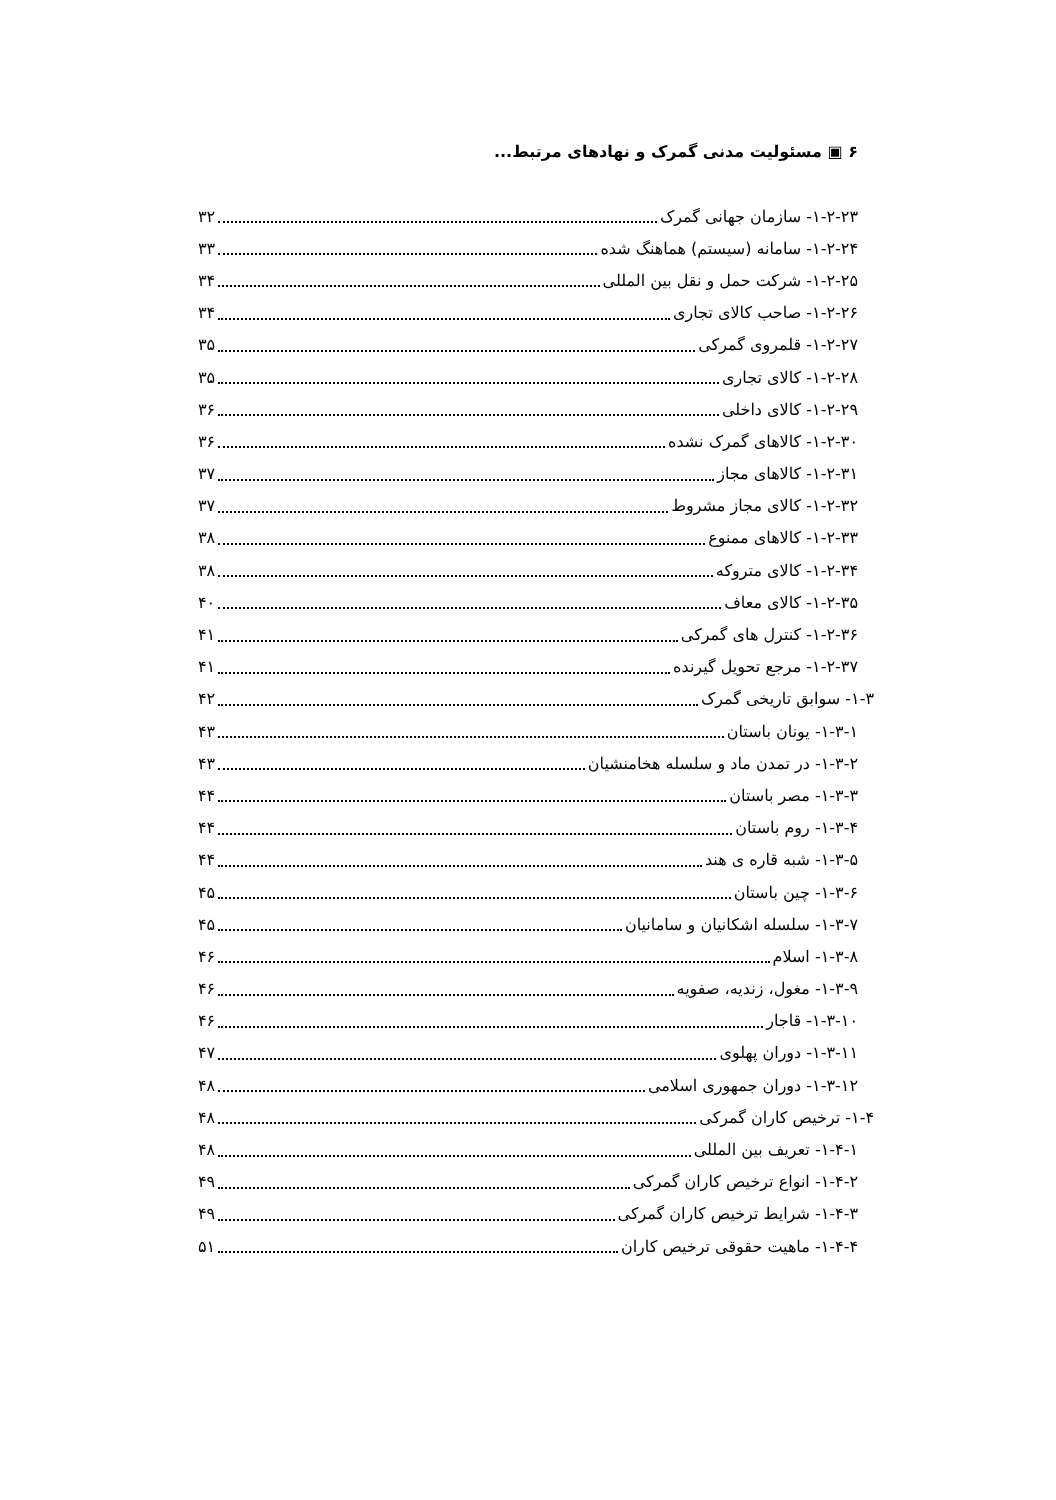۶ ▣ مسئولیت مدنی گمرک و نهادهای مرتبط...
۱-۲-۲۳- سازمان جهانی گمرک ۳۲
۱-۲-۲۴- سامانه (سیستم) هماهنگ شده ۳۳
۱-۲-۲۵- شرکت حمل و نقل بین المللی ۳۴
۱-۲-۲۶- صاحب کالای تجاری ۳۴
۱-۲-۲۷- قلمروی گمرکی ۳۵
۱-۲-۲۸- کالای تجاری ۳۵
۱-۲-۲۹- کالای داخلی ۳۶
۱-۲-۳۰- کالاهای گمرک نشده ۳۶
۱-۲-۳۱- کالاهای مجاز ۳۷
۱-۲-۳۲- کالای مجاز مشروط ۳۷
۱-۲-۳۳- کالاهای ممنوع ۳۸
۱-۲-۳۴- کالای متروکه ۳۸
۱-۲-۳۵- کالای معاف ۴۰
۱-۲-۳۶- کنترل های گمرکی ۴۱
۱-۲-۳۷- مرجع تحویل گیرنده ۴۱
۱-۳- سوابق تاریخی گمرک ۴۲
۱-۳-۱- یونان باستان ۴۳
۱-۳-۲- در تمدن ماد و سلسله هخامنشیان ۴۳
۱-۳-۳- مصر باستان ۴۴
۱-۳-۴- روم باستان ۴۴
۱-۳-۵- شبه قاره ی هند ۴۴
۱-۳-۶- چین باستان ۴۵
۱-۳-۷- سلسله اشکانیان و سامانیان ۴۵
۱-۳-۸- اسلام ۴۶
۱-۳-۹- مغول، زندیه، صفویه ۴۶
۱-۳-۱۰- قاجار ۴۶
۱-۳-۱۱- دوران پهلوی ۴۷
۱-۳-۱۲- دوران جمهوری اسلامی ۴۸
۱-۴- ترخیص کاران گمرکی ۴۸
۱-۴-۱- تعریف بین المللی ۴۸
۱-۴-۲- انواع ترخیص کاران گمرکی ۴۹
۱-۴-۳- شرایط ترخیص کاران گمرکی ۴۹
۱-۴-۴- ماهیت حقوقی ترخیص کاران ۵۱